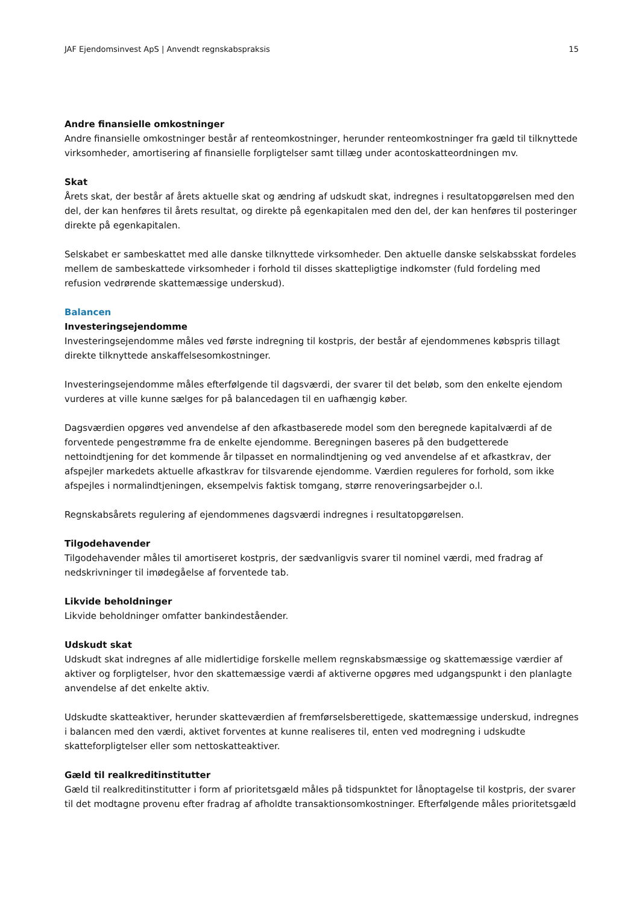JAF Ejendomsinvest ApS | Anvendt regnskabspraksis 15
Andre finansielle omkostninger
Andre finansielle omkostninger består af renteomkostninger, herunder renteomkostninger fra gæld til tilknyttede virksomheder, amortisering af finansielle forpligtelser samt tillæg under acontoskatteordningen mv.
Skat
Årets skat, der består af årets aktuelle skat og ændring af udskudt skat, indregnes i resultatopgørelsen med den del, der kan henføres til årets resultat, og direkte på egenkapitalen med den del, der kan henføres til posteringer direkte på egenkapitalen.
Selskabet er sambeskattet med alle danske tilknyttede virksomheder. Den aktuelle danske selskabsskat fordeles mellem de sambeskattede virksomheder i forhold til disses skattepligtige indkomster (fuld fordeling med refusion vedrørende skattemæssige underskud).
Balancen
Investeringsejendomme
Investeringsejendomme måles ved første indregning til kostpris, der består af ejendommenes købspris tillagt direkte tilknyttede anskaffelsesomkostninger.
Investeringsejendomme måles efterfølgende til dagsværdi, der svarer til det beløb, som den enkelte ejendom vurderes at ville kunne sælges for på balancedagen til en uafhængig køber.
Dagsværdien opgøres ved anvendelse af den afkastbaserede model som den beregnede kapitalværdi af de forventede pengestrømme fra de enkelte ejendomme. Beregningen baseres på den budgetterede nettoindtjening for det kommende år tilpasset en normalindtjening og ved anvendelse af et afkastkrav, der afspejler markedets aktuelle afkastkrav for tilsvarende ejendomme. Værdien reguleres for forhold, som ikke afspejles i normalindtjeningen, eksempelvis faktisk tomgang, større renoveringsarbejder o.l.
Regnskabsårets regulering af ejendommenes dagsværdi indregnes i resultatopgørelsen.
Tilgodehavender
Tilgodehavender måles til amortiseret kostpris, der sædvanligvis svarer til nominel værdi, med fradrag af nedskrivninger til imødegåelse af forventede tab.
Likvide beholdninger
Likvide beholdninger omfatter bankindeståender.
Udskudt skat
Udskudt skat indregnes af alle midlertidige forskelle mellem regnskabsmæssige og skattemæssige værdier af aktiver og forpligtelser, hvor den skattemæssige værdi af aktiverne opgøres med udgangspunkt i den planlagte anvendelse af det enkelte aktiv.
Udskudte skatteaktiver, herunder skatteværdien af fremførselsberettigede, skattemæssige underskud, indregnes i balancen med den værdi, aktivet forventes at kunne realiseres til, enten ved modregning i udskudte skatteforpligtelser eller som nettoskatteaktiver.
Gæld til realkreditinstitutter
Gæld til realkreditinstitutter i form af prioritetsgæld måles på tidspunktet for lånoptagelse til kostpris, der svarer til det modtagne provenu efter fradrag af afholdte transaktionsomkostninger. Efterfølgende måles prioritetsgæld